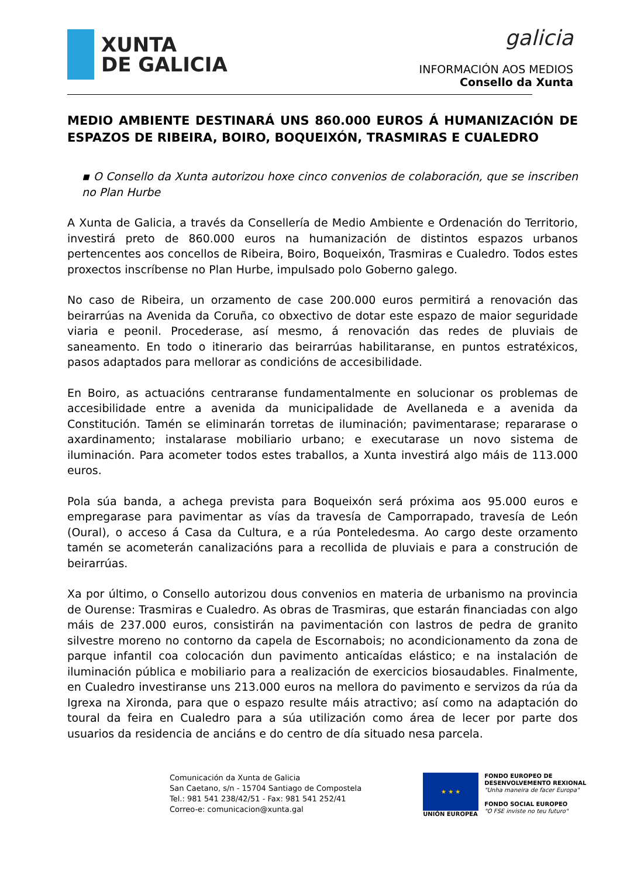XUNTA
DE GALICIA
galicia
INFORMACIÓN AOS MEDIOS
Consello da Xunta
MEDIO AMBIENTE DESTINARÁ UNS 860.000 EUROS Á HUMANIZACIÓN DE ESPAZOS DE RIBEIRA, BOIRO, BOQUEIXÓN, TRASMIRAS E CUALEDRO
▪ O Consello da Xunta autorizou hoxe cinco convenios de colaboración, que se inscriben no Plan Hurbe
A Xunta de Galicia, a través da Consellería de Medio Ambiente e Ordenación do Territorio, investirá preto de 860.000 euros na humanización de distintos espazos urbanos pertencentes aos concellos de Ribeira, Boiro, Boqueixón, Trasmiras e Cualedro. Todos estes proxectos inscríbense no Plan Hurbe, impulsado polo Goberno galego.
No caso de Ribeira, un orzamento de case 200.000 euros permitirá a renovación das beirarrúas na Avenida da Coruña, co obxectivo de dotar este espazo de maior seguridade viaria e peonil. Procederase, así mesmo, á renovación das redes de pluviais de saneamento. En todo o itinerario das beirarrúas habilitaranse, en puntos estratéxicos, pasos adaptados para mellorar as condicións de accesibilidade.
En Boiro, as actuacións centraranse fundamentalmente en solucionar os problemas de accesibilidade entre a avenida da municipalidade de Avellaneda e a avenida da Constitución. Tamén se eliminarán torretas de iluminación; pavimentarase; repararase o axardinamento; instalarase mobiliario urbano; e executarase un novo sistema de iluminación. Para acometer todos estes traballos, a Xunta investirá algo máis de 113.000 euros.
Pola súa banda, a achega prevista para Boqueixón será próxima aos 95.000 euros e empregarase para pavimentar as vías da travesía de Camporrapado, travesía de León (Oural), o acceso á Casa da Cultura, e a rúa Ponteledesma. Ao cargo deste orzamento tamén se acometerán canalizacións para a recollida de pluviais e para a construción de beirarrúas.
Xa por último, o Consello autorizou dous convenios en materia de urbanismo na provincia de Ourense: Trasmiras e Cualedro. As obras de Trasmiras, que estarán financiadas con algo máis de 237.000 euros, consistirán na pavimentación con lastros de pedra de granito silvestre moreno no contorno da capela de Escornabois; no acondicionamento da zona de parque infantil coa colocación dun pavimento anticaídas elástico; e na instalación de iluminación pública e mobiliario para a realización de exercicios biosaudables. Finalmente, en Cualedro investiranse uns 213.000 euros na mellora do pavimento e servizos da rúa da Igrexa na Xironda, para que o espazo resulte máis atractivo; así como na adaptación do toural da feira en Cualedro para a súa utilización como área de lecer por parte dos usuarios da residencia de anciáns e do centro de día situado nesa parcela.
Comunicación da Xunta de Galicia
San Caetano, s/n - 15704 Santiago de Compostela
Tel.: 981 541 238/42/51 - Fax: 981 541 252/41
Correo-e: comunicacion@xunta.gal
★ ★ ★
UNIÓN EUROPEA
FONDO EUROPEO DE
DESENVOLVEMENTO REXIONAL
"Unha maneira de facer Europa"
FONDO SOCIAL EUROPEO
"O FSE inviste no teu futuro"